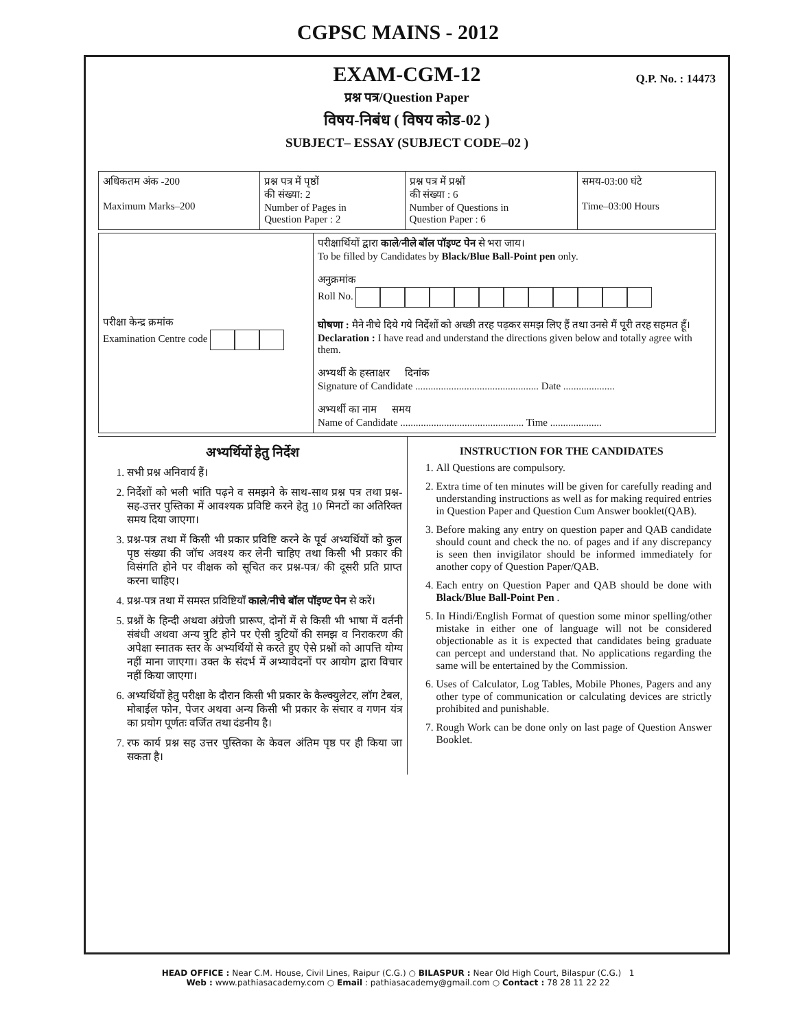CGPSC MAINS - 2012
EXAM-CGM-12
Q.P. No. : 14473
प्रश्न पत्र/Question Paper
विषय-निबंध ( विषय कोड-02 )
SUBJECT– ESSAY (SUBJECT CODE–02 )
| अधिकतम अंक -200 Maximum Marks–200 | प्रश्न पत्र में पृष्ठों की संख्या: 2 Number of Pages in Question Paper : 2 | प्रश्न पत्र में प्रश्नों की संख्या : 6 Number of Questions in Question Paper : 6 | समय-03:00 घंटे Time–03:00 Hours |
| परीक्षा केन्द्र क्रमांक Examination Centre code | परीक्षार्थियों द्वारा काले/नीले बॉल पॉइण्ट पेन से भरा जाय। To be filled by Candidates by Black/Blue Ball-Point pen only. अनुक्रमांक Roll No. घोषणा : मैने नीचे दिये गये निर्देशों को अच्छी तरह पढ़कर समझ लिए हैं तथा उनसे मैं पूरी तरह सहमत हूँ। Declaration : I have read and understand the directions given below and totally agree with them. अभ्यर्थी के हस्ताक्षर दिनांक Signature of Candidate ................................................ Date .................... अभ्यर्थी का नाम समय Name of Candidate ................................................ Time .................... |
अभ्यर्थियों हेतु निर्देश
1. सभी प्रश्न अनिवार्य हैं।
2. निर्देशों को भली भांति पढ़ने व समझने के साथ-साथ प्रश्न पत्र तथा प्रश्न-सह-उत्तर पुस्तिका में आवश्यक प्रविष्टि करने हेतु 10 मिनटों का अतिरिक्त समय दिया जाएगा।
3. प्रश्न-पत्र तथा में किसी भी प्रकार प्रविष्टि करने के पूर्व अभ्यर्थियों को कुल पृष्ठ संख्या की जॉच अवश्य कर लेनी चाहिए तथा किसी भी प्रकार की विसंगति होने पर वीक्षक को सूचित कर प्रश्न-पत्र/ की दूसरी प्रति प्राप्त करना चाहिए।
4. प्रश्न-पत्र तथा में समस्त प्रविष्टियाँ काले/नीचे बॉल पॉइण्ट पेन से करें।
5. प्रश्नों के हिन्दी अथवा अंग्रेजी प्रारूप, दोनों में से किसी भी भाषा में वर्तनी संबंधी अथवा अन्य त्रुटि होने पर ऐसी त्रुटियों की समझ व निराकरण की अपेक्षा स्नातक स्तर के अभ्यर्थियों से करते हुए ऐसे प्रश्नों को आपत्ति योग्य नहीं माना जाएगा। उक्त के संदर्भ में अभ्यावेदनों पर आयोग द्वारा विचार नहीं किया जाएगा।
6. अभ्यर्थियों हेतु परीक्षा के दौरान किसी भी प्रकार के कैल्क्युलेटर, लॉग टेबल, मोबाईल फोन, पेजर अथवा अन्य किसी भी प्रकार के संचार व गणन यंत्र का प्रयोग पूर्णतः वर्जित तथा दंडनीय है।
7. रफ कार्य प्रश्न सह उत्तर पुस्तिका के केवल अंतिम पृष्ठ पर ही किया जा सकता है।
INSTRUCTION FOR THE CANDIDATES
1. All Questions are compulsory.
2. Extra time of ten minutes will be given for carefully reading and understanding instructions as well as for making required entries in Question Paper and Question Cum Answer booklet(QAB).
3. Before making any entry on question paper and QAB candidate should count and check the no. of pages and if any discrepancy is seen then invigilator should be informed immediately for another copy of Question Paper/QAB.
4. Each entry on Question Paper and QAB should be done with Black/Blue Ball-Point Pen .
5. In Hindi/English Format of question some minor spelling/other mistake in either one of language will not be considered objectionable as it is expected that candidates being graduate can percept and understand that. No applications regarding the same will be entertained by the Commission.
6. Uses of Calculator, Log Tables, Mobile Phones, Pagers and any other type of communication or calculating devices are strictly prohibited and punishable.
7. Rough Work can be done only on last page of Question Answer Booklet.
HEAD OFFICE : Near C.M. House, Civil Lines, Raipur (C.G.) ○ BILASPUR : Near Old High Court, Bilaspur (C.G.) 1
Web : www.pathiasacademy.com ○ Email : pathiasacademy@gmail.com ○ Contact : 78 28 11 22 22